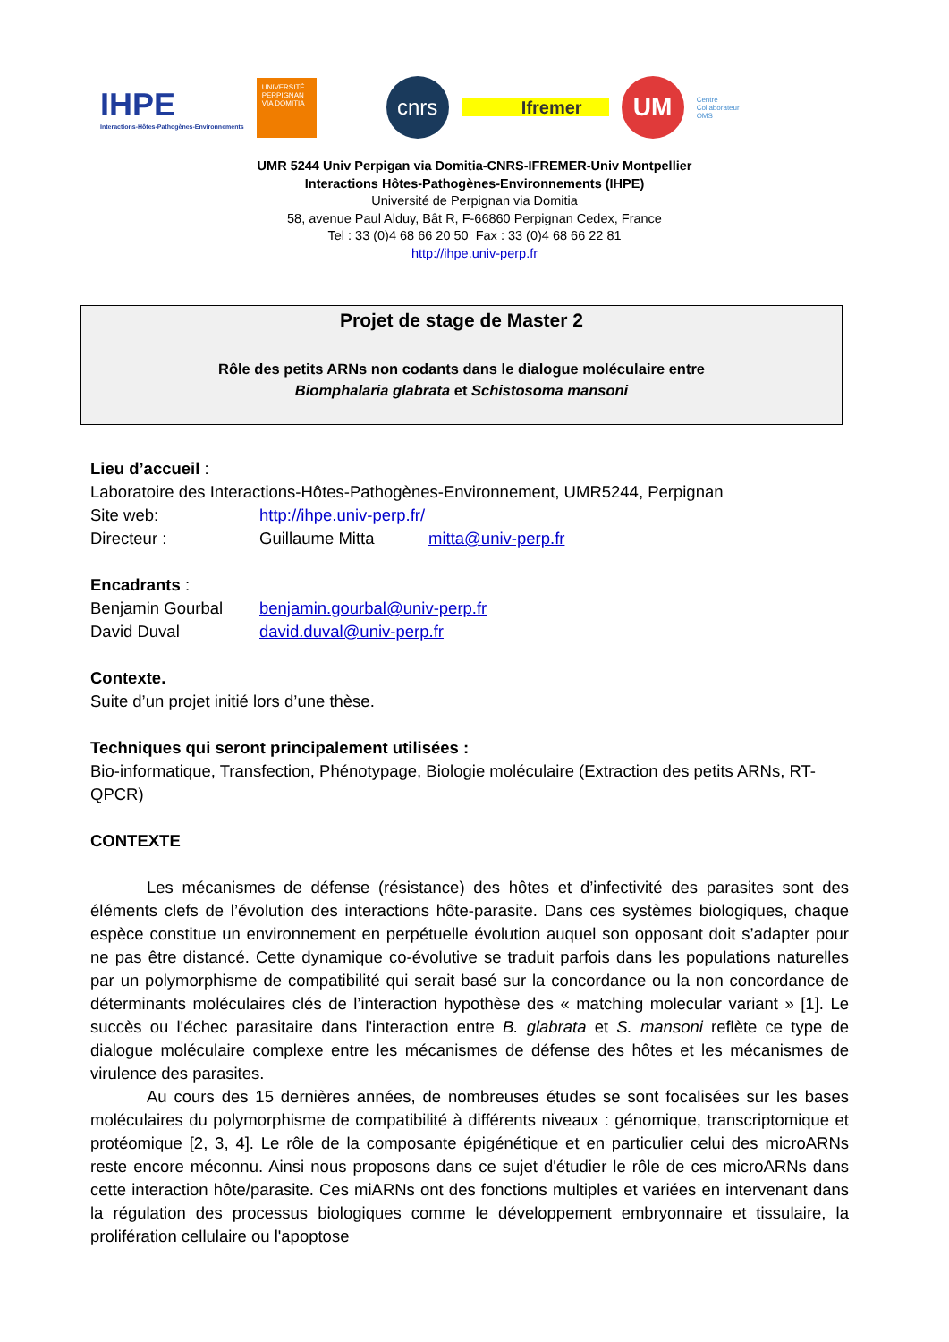IHPE
Interactions-Hôtes-Pathogènes-Environnements
UNIVERSITÉ PERPIGNAN VIA DOMITIA
cnrs
Ifremer
UM
Centre
Collaborateur
OMS
UMR 5244 Univ Perpigan via Domitia-CNRS-IFREMER-Univ Montpellier
Interactions Hôtes-Pathogènes-Environnements (IHPE)
Université de Perpignan via Domitia
58, avenue Paul Alduy, Bât R, F-66860 Perpignan Cedex, France
Tel : 33 (0)4 68 66 20 50 Fax : 33 (0)4 68 66 22 81
http://ihpe.univ-perp.fr
Projet de stage de Master 2
Rôle des petits ARNs non codants dans le dialogue moléculaire entre
Biomphalaria glabrata et Schistosoma mansoni
Lieu d’accueil :
Laboratoire des Interactions-Hôtes-Pathogènes-Environnement, UMR5244, Perpignan
Site web: http://ihpe.univ-perp.fr/
Directeur : Guillaume Mitta mitta@univ-perp.fr
Encadrants :
Benjamin Gourbal benjamin.gourbal@univ-perp.fr
David Duval david.duval@univ-perp.fr
Contexte.
Suite d’un projet initié lors d’une thèse.
Techniques qui seront principalement utilisées :
Bio-informatique, Transfection, Phénotypage, Biologie moléculaire (Extraction des petits ARNs, RT-QPCR)
CONTEXTE
Les mécanismes de défense (résistance) des hôtes et d’infectivité des parasites sont des éléments clefs de l’évolution des interactions hôte-parasite. Dans ces systèmes biologiques, chaque espèce constitue un environnement en perpétuelle évolution auquel son opposant doit s’adapter pour ne pas être distancé. Cette dynamique co-évolutive se traduit parfois dans les populations naturelles par un polymorphisme de compatibilité qui serait basé sur la concordance ou la non concordance de déterminants moléculaires clés de l’interaction hypothèse des « matching molecular variant » [1]. Le succès ou l'échec parasitaire dans l'interaction entre B. glabrata et S. mansoni reflète ce type de dialogue moléculaire complexe entre les mécanismes de défense des hôtes et les mécanismes de virulence des parasites.
Au cours des 15 dernières années, de nombreuses études se sont focalisées sur les bases moléculaires du polymorphisme de compatibilité à différents niveaux : génomique, transcriptomique et protéomique [2, 3, 4]. Le rôle de la composante épigénétique et en particulier celui des microARNs reste encore méconnu. Ainsi nous proposons dans ce sujet d'étudier le rôle de ces microARNs dans cette interaction hôte/parasite. Ces miARNs ont des fonctions multiples et variées en intervenant dans la régulation des processus biologiques comme le développement embryonnaire et tissulaire, la prolifération cellulaire ou l'apoptose